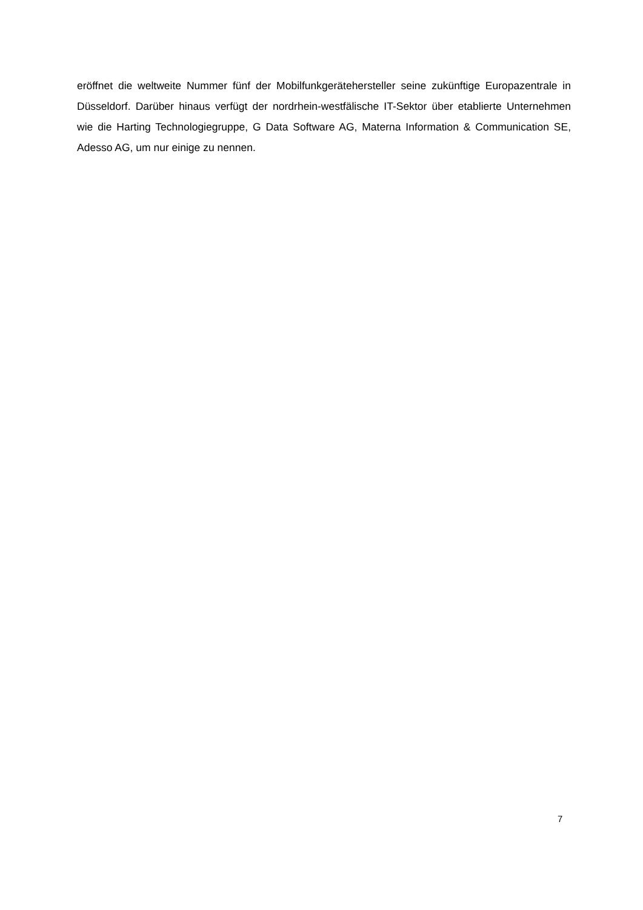eröffnet die weltweite Nummer fünf der Mobilfunkgerätehersteller seine zukünftige Europazentrale in Düsseldorf. Darüber hinaus verfügt der nordrhein-westfälische IT-Sektor über etablierte Unternehmen wie die Harting Technologiegruppe, G Data Software AG, Materna Information & Communication SE, Adesso AG, um nur einige zu nennen.
7